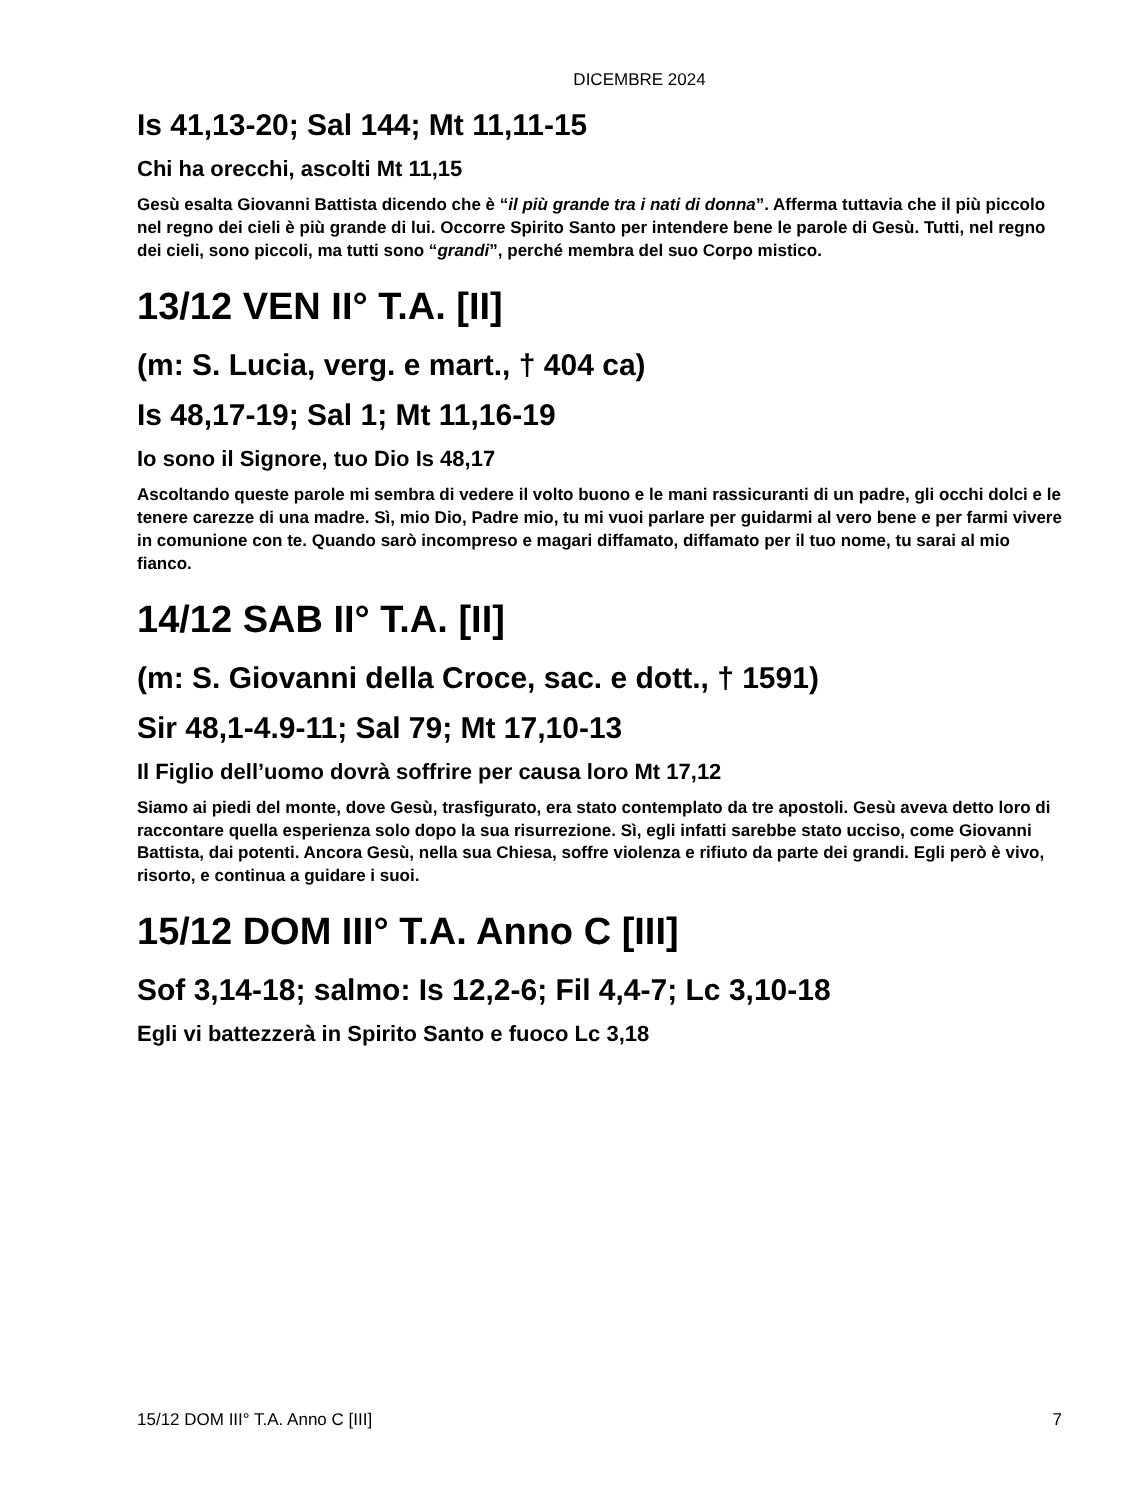DICEMBRE 2024
Is 41,13-20; Sal 144; Mt 11,11-15
Chi ha orecchi, ascolti Mt 11,15
Gesù esalta Giovanni Battista dicendo che è “il più grande tra i nati di donna”. Afferma tuttavia che il più piccolo nel regno dei cieli è più grande di lui. Occorre Spirito Santo per intendere bene le parole di Gesù. Tutti, nel regno dei cieli, sono piccoli, ma tutti sono “grandi”, perché membra del suo Corpo mistico.
13/12 VEN II° T.A. [II]
(m: S. Lucia, verg. e mart., † 404 ca)
Is 48,17-19; Sal 1; Mt 11,16-19
Io sono il Signore, tuo Dio Is 48,17
Ascoltando queste parole mi sembra di vedere il volto buono e le mani rassicuranti di un padre, gli occhi dolci e le tenere carezze di una madre. Sì, mio Dio, Padre mio, tu mi vuoi parlare per guidarmi al vero bene e per farmi vivere in comunione con te. Quando sarò incompreso e magari diffamato, diffamato per il tuo nome, tu sarai al mio fianco.
14/12 SAB II° T.A. [II]
(m: S. Giovanni della Croce, sac. e dott., † 1591)
Sir 48,1-4.9-11; Sal 79; Mt 17,10-13
Il Figlio dell’uomo dovrà soffrire per causa loro Mt 17,12
Siamo ai piedi del monte, dove Gesù, trasfigurato, era stato contemplato da tre apostoli. Gesù aveva detto loro di raccontare quella esperienza solo dopo la sua risurrezione. Sì, egli infatti sarebbe stato ucciso, come Giovanni Battista, dai potenti. Ancora Gesù, nella sua Chiesa, soffre violenza e rifiuto da parte dei grandi. Egli però è vivo, risorto, e continua a guidare i suoi.
15/12 DOM III° T.A. Anno C [III]
Sof 3,14-18; salmo: Is 12,2-6; Fil 4,4-7; Lc 3,10-18
Egli vi battezzerà in Spirito Santo e fuoco Lc 3,18
15/12 DOM III° T.A. Anno C [III] 7